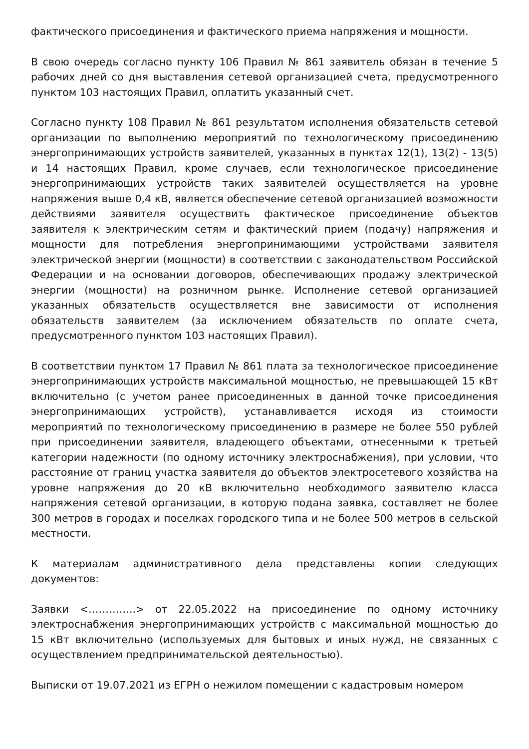фактического присоединения и фактического приема напряжения и мощности.
В свою очередь согласно пункту 106 Правил № 861 заявитель обязан в течение 5 рабочих дней со дня выставления сетевой организацией счета, предусмотренного пунктом 103 настоящих Правил, оплатить указанный счет.
Согласно пункту 108 Правил № 861 результатом исполнения обязательств сетевой организации по выполнению мероприятий по технологическому присоединению энергопринимающих устройств заявителей, указанных в пунктах 12(1), 13(2) - 13(5) и 14 настоящих Правил, кроме случаев, если технологическое присоединение энергопринимающих устройств таких заявителей осуществляется на уровне напряжения выше 0,4 кВ, является обеспечение сетевой организацией возможности действиями заявителя осуществить фактическое присоединение объектов заявителя к электрическим сетям и фактический прием (подачу) напряжения и мощности для потребления энергопринимающими устройствами заявителя электрической энергии (мощности) в соответствии с законодательством Российской Федерации и на основании договоров, обеспечивающих продажу электрической энергии (мощности) на розничном рынке. Исполнение сетевой организацией указанных обязательств осуществляется вне зависимости от исполнения обязательств заявителем (за исключением обязательств по оплате счета, предусмотренного пунктом 103 настоящих Правил).
В соответствии пунктом 17 Правил № 861 плата за технологическое присоединение энергопринимающих устройств максимальной мощностью, не превышающей 15 кВт включительно (с учетом ранее присоединенных в данной точке присоединения энергопринимающих устройств), устанавливается исходя из стоимости мероприятий по технологическому присоединению в размере не более 550 рублей при присоединении заявителя, владеющего объектами, отнесенными к третьей категории надежности (по одному источнику электроснабжения), при условии, что расстояние от границ участка заявителя до объектов электросетевого хозяйства на уровне напряжения до 20 кВ включительно необходимого заявителю класса напряжения сетевой организации, в которую подана заявка, составляет не более 300 метров в городах и поселках городского типа и не более 500 метров в сельской местности.
К материалам административного дела представлены копии следующих документов:
Заявки <…………..> от 22.05.2022 на присоединение по одному источнику электроснабжения энергопринимающих устройств с максимальной мощностью до 15 кВт включительно (используемых для бытовых и иных нужд, не связанных с осуществлением предпринимательской деятельностью).
Выписки от 19.07.2021 из ЕГРН о нежилом помещении с кадастровым номером